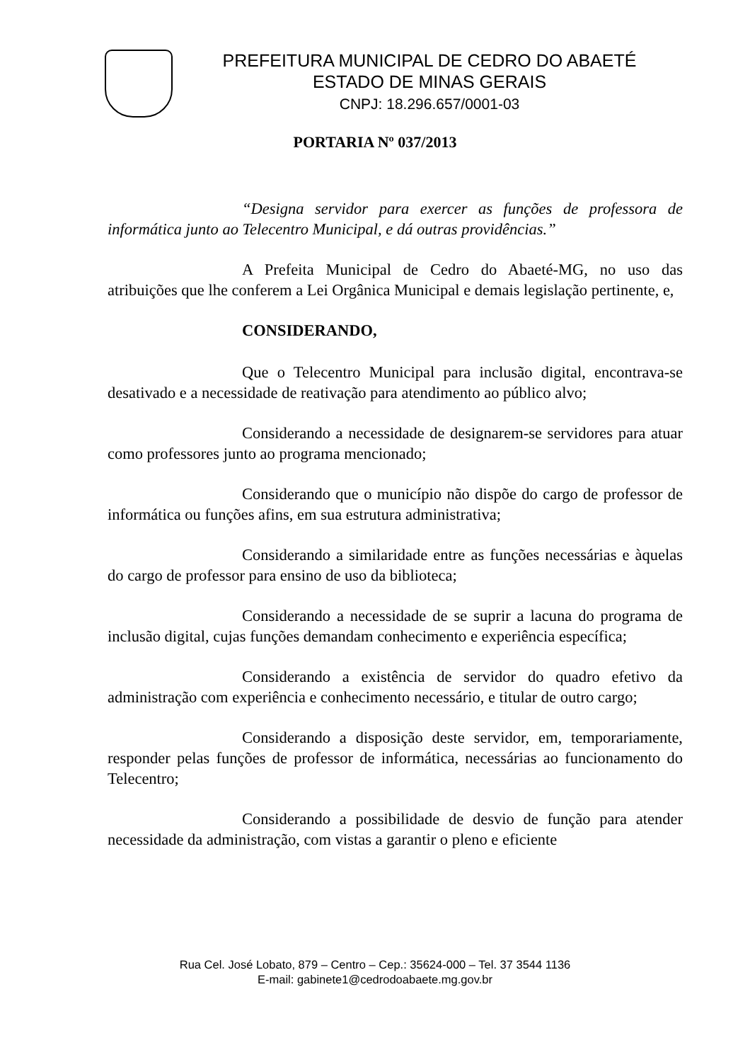PREFEITURA MUNICIPAL DE CEDRO DO ABAETÉ
ESTADO DE MINAS GERAIS
CNPJ: 18.296.657/0001-03
PORTARIA Nº 037/2013
“Designa servidor para exercer as funções de professora de informática junto ao Telecentro Municipal, e dá outras providências.”
A Prefeita Municipal de Cedro do Abaeté-MG, no uso das atribuições que lhe conferem a Lei Orgânica Municipal e demais legislação pertinente, e,
CONSIDERANDO,
Que o Telecentro Municipal para inclusão digital, encontrava-se desativado e a necessidade de reativação para atendimento ao público alvo;
Considerando a necessidade de designarem-se servidores para atuar como professores junto ao programa mencionado;
Considerando que o município não dispõe do cargo de professor de informática ou funções afins, em sua estrutura administrativa;
Considerando a similaridade entre as funções necessárias e àquelas do cargo de professor para ensino de uso da biblioteca;
Considerando a necessidade de se suprir a lacuna do programa de inclusão digital, cujas funções demandam conhecimento e experiência específica;
Considerando a existência de servidor do quadro efetivo da administração com experiência e conhecimento necessário, e titular de outro cargo;
Considerando a disposição deste servidor, em, temporariamente, responder pelas funções de professor de informática, necessárias ao funcionamento do Telecentro;
Considerando a possibilidade de desvio de função para atender necessidade da administração, com vistas a garantir o pleno e eficiente
Rua Cel. José Lobato, 879 – Centro – Cep.: 35624-000 – Tel. 37 3544 1136
E-mail: gabinete1@cedrodoabaete.mg.gov.br